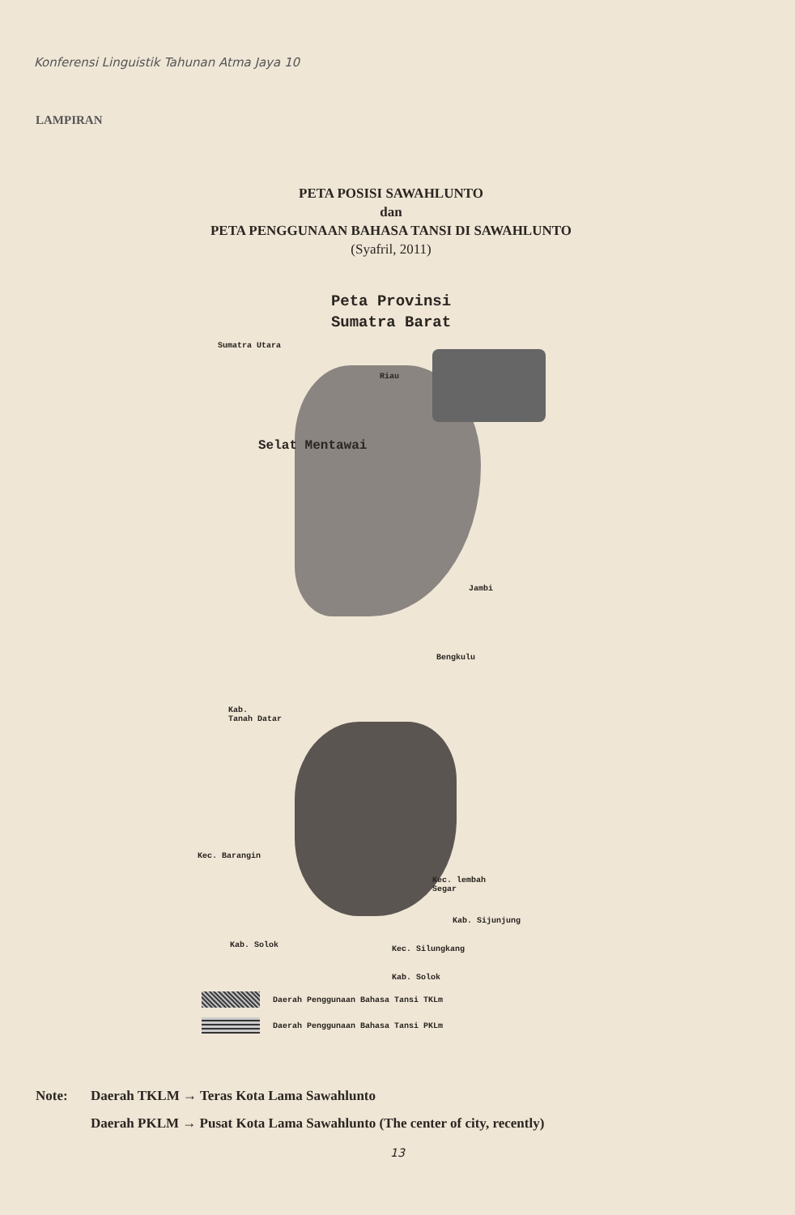Konferensi Linguistik Tahunan Atma Jaya 10
LAMPIRAN
PETA POSISI SAWAHLUNTO
dan
PETA PENGGUNAAN BAHASA TANSI DI SAWAHLUNTO
(Syafril, 2011)
Peta Provinsi
Sumatra Barat
Sumatra Utara
Riau
Selat Mentawai
Jambi
Bengkulu
Kab.
Tanah Datar
Kec. Barangin
Kec. lembah
Segar
Kab. Sijunjung
Kab. Solok Kec. Silungkang
Kab. Solok
Daerah Penggunaan Bahasa Tansi TKLm
Daerah Penggunaan Bahasa Tansi PKLm
Note: Daerah TKLM → Teras Kota Lama Sawahlunto
Daerah PKLM → Pusat Kota Lama Sawahlunto (The center of city, recently)
13